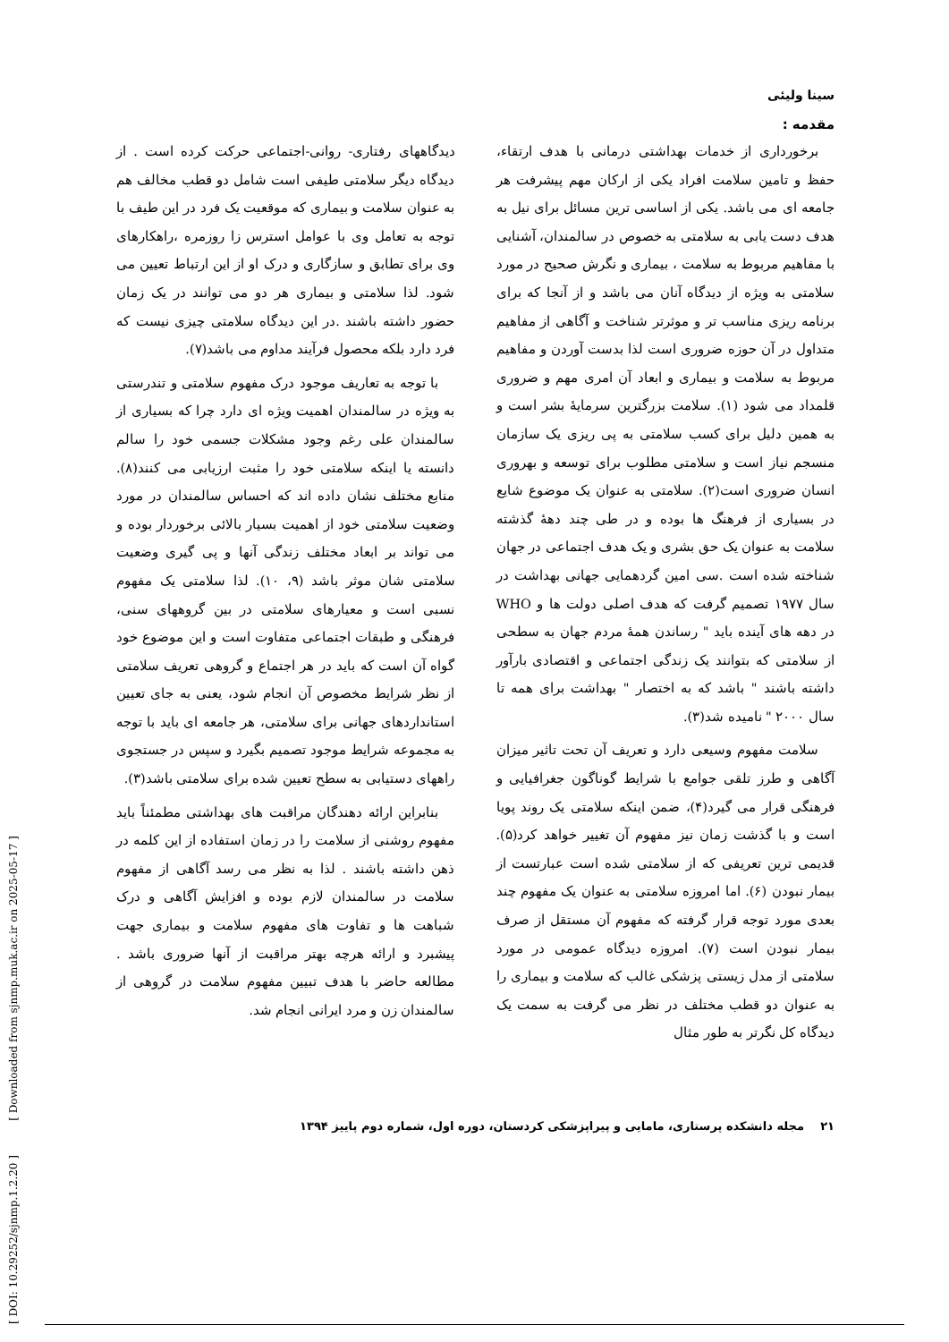سینا ولیئی
مقدمه :
برخورداری از خدمات بهداشتی درمانی با هدف ارتقاء، حفظ و تامین سلامت افراد یکی از ارکان مهم پیشرفت هر جامعه ای می باشد. یکی از اساسی ترین مسائل برای نیل به هدف دست یابی به سلامتی به خصوص در سالمندان، آشنایی با مفاهیم مربوط به سلامت ، بیماری و نگرش صحیح در مورد سلامتی به ویژه از دیدگاه آنان می باشد و از آنجا که برای برنامه ریزی مناسب تر و موثرتر شناخت و آگاهی از مفاهیم متداول در آن حوزه ضروری است لذا بدست آوردن و مفاهیم مربوط به سلامت و بیماری و ابعاد آن امری مهم و ضروری قلمداد می شود (۱). سلامت بزرگترین سرمایهٔ بشر است و به همین دلیل برای کسب سلامتی به پی ریزی یک سازمان منسجم نیاز است و سلامتی مطلوب برای توسعه و بهروری انسان ضروری است(۲). سلامتی به عنوان یک موضوع شایع در بسیاری از فرهنگ ها بوده و در طی چند دههٔ گذشته سلامت به عنوان یک حق بشری و یک هدف اجتماعی در جهان شناخته شده است .سی امین گردهمایی جهانی بهداشت در سال ۱۹۷۷ تصمیم گرفت که هدف اصلی دولت ها و WHO در دهه های آینده باید " رساندن همهٔ مردم جهان به سطحی از سلامتی که بتوانند یک زندگی اجتماعی و اقتصادی بارآور داشته باشند " باشد که به اختصار " بهداشت برای همه تا سال ۲۰۰۰ " نامیده شد(۳).
سلامت مفهوم وسیعی دارد و تعریف آن تحت تاثیر میزان آگاهی و طرز تلقی جوامع با شرایط گوناگون جغرافیایی و فرهنگی قرار می گیرد(۴)، ضمن اینکه سلامتی یک روند پویا است و با گذشت زمان نیز مفهوم آن تغییر خواهد کرد(۵). قدیمی ترین تعریفی که از سلامتی شده است عبارتست از بیمار نبودن (۶). اما امروزه سلامتی به عنوان یک مفهوم چند بعدی مورد توجه قرار گرفته که مفهوم آن مستقل از صرف بیمار نبودن است (۷). امروزه دیدگاه عمومی در مورد سلامتی از مدل زیستی پزشکی غالب که سلامت و بیماری را به عنوان دو قطب مختلف در نظر می گرفت به سمت یک دیدگاه کل نگرتر به طور مثال
دیدگاههای رفتاری- روانی-اجتماعی حرکت کرده است . از دیدگاه دیگر سلامتی طیفی است شامل دو قطب مخالف هم به عنوان سلامت و بیماری که موقعیت یک فرد در این طیف با توجه به تعامل وی با عوامل استرس زا روزمره ،راهکارهای وی برای تطابق و سازگاری و درک او از این ارتباط تعیین می شود. لذا سلامتی و بیماری هر دو می توانند در یک زمان حضور داشته باشند .در این دیدگاه سلامتی چیزی نیست که فرد دارد بلکه محصول فرآیند مداوم می باشد(۷).
با توجه به تعاریف موجود درک مفهوم سلامتی و تندرستی به ویژه در سالمندان اهمیت ویژه ای دارد چرا که بسیاری از سالمندان علی رغم وجود مشکلات جسمی خود را سالم دانسته یا اینکه سلامتی خود را مثبت ارزیابی می کنند(۸). منابع مختلف نشان داده اند که احساس سالمندان در مورد وضعیت سلامتی خود از اهمیت بسیار بالائی برخوردار بوده و می تواند بر ابعاد مختلف زندگی آنها و پی گیری وضعیت سلامتی شان موثر باشد (۹، ۱۰). لذا سلامتی یک مفهوم نسبی است و معیارهای سلامتی در بین گروههای سنی، فرهنگی و طبقات اجتماعی متفاوت است و این موضوع خود گواه آن است که باید در هر اجتماع و گروهی تعریف سلامتی از نظر شرایط مخصوص آن انجام شود، یعنی به جای تعیین استانداردهای جهانی برای سلامتی، هر جامعه ای باید با توجه به مجموعه شرایط موجود تصمیم بگیرد و سپس در جستجوی راههای دستیابی به سطح تعیین شده برای سلامتی باشد(۳).
بنابراین ارائه دهندگان مراقبت های بهداشتی مطمئناً باید مفهوم روشنی از سلامت را در زمان استفاده از این کلمه در ذهن داشته باشند . لذا به نظر می رسد آگاهی از مفهوم سلامت در سالمندان لازم بوده و افزایش آگاهی و درک شباهت ها و تفاوت های مفهوم سلامت و بیماری جهت پیشبرد و ارائه هرچه بهتر مراقبت از آنها ضروری باشد . مطالعه حاضر با هدف تبیین مفهوم سلامت در گروهی از سالمندان زن و مرد ایرانی انجام شد.
۲۱ مجله دانشکده پرستاری، مامایی و پیراپزشکی کردستان، دوره اول، شماره دوم پاییز ۱۳۹۴
[ DOI: 10.29252/sjnmp.1.2.20 ] [ Downloaded from sjnmp.muk.ac.ir on 2025-05-17 ]